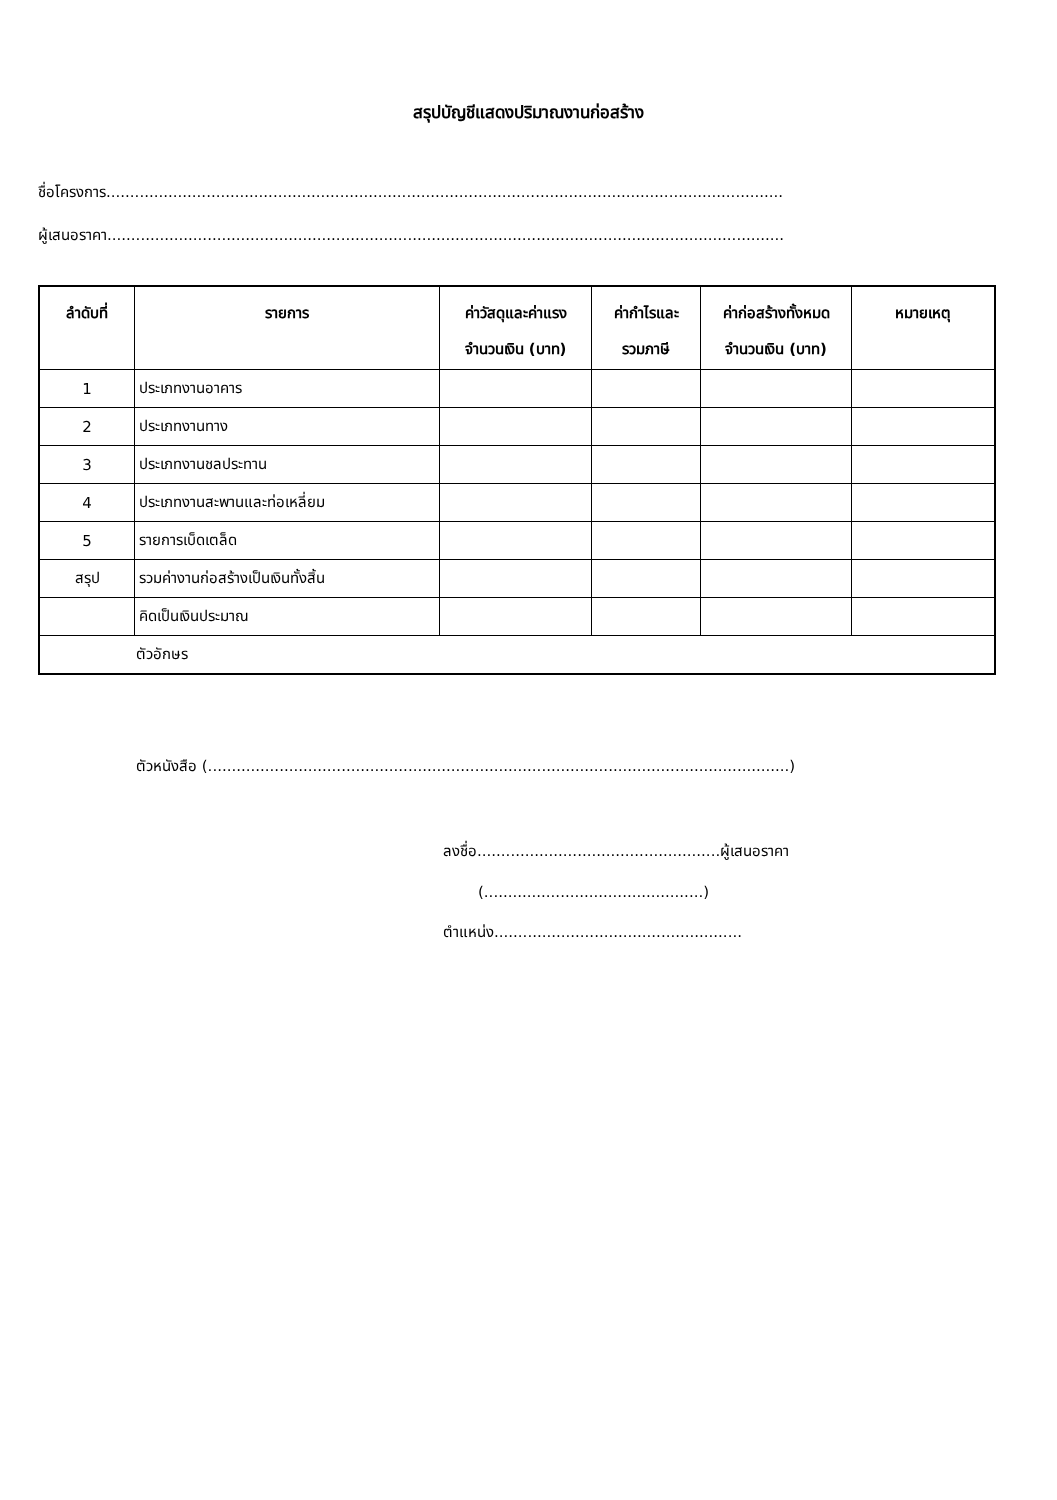สรุปบัญชีแสดงปริมาณงานก่อสร้าง
ชื่อโครงการ..............................................................................................................................................
ผู้เสนอราคา..............................................................................................................................................
| ลำดับที่ | รายการ | ค่าวัสดุและค่าแรง จำนวนเงิน (บาท) | ค่ากำไรและ รวมภาษี | ค่าก่อสร้างทั้งหมด จำนวนเงิน (บาท) | หมายเหตุ |
| --- | --- | --- | --- | --- | --- |
| 1 | ประเภทงานอาคาร | | | | |
| 2 | ประเภทงานทาง | | | | |
| 3 | ประเภทงานชลประทาน | | | | |
| 4 | ประเภทงานสะพานและท่อเหลี่ยม | | | | |
| 5 | รายการเบ็ดเตล็ด | | | | |
| สรุป | รวมค่างานก่อสร้างเป็นเงินทั้งสิ้น | | | | |
| | คิดเป็นเงินประมาณ | | | | |
| ตัวอักษร | | | | | |
ตัวหนังสือ (..........................................................................................................................)
ลงชื่อ...................................................ผู้เสนอราคา
(..............................................)
ตำแหน่ง....................................................